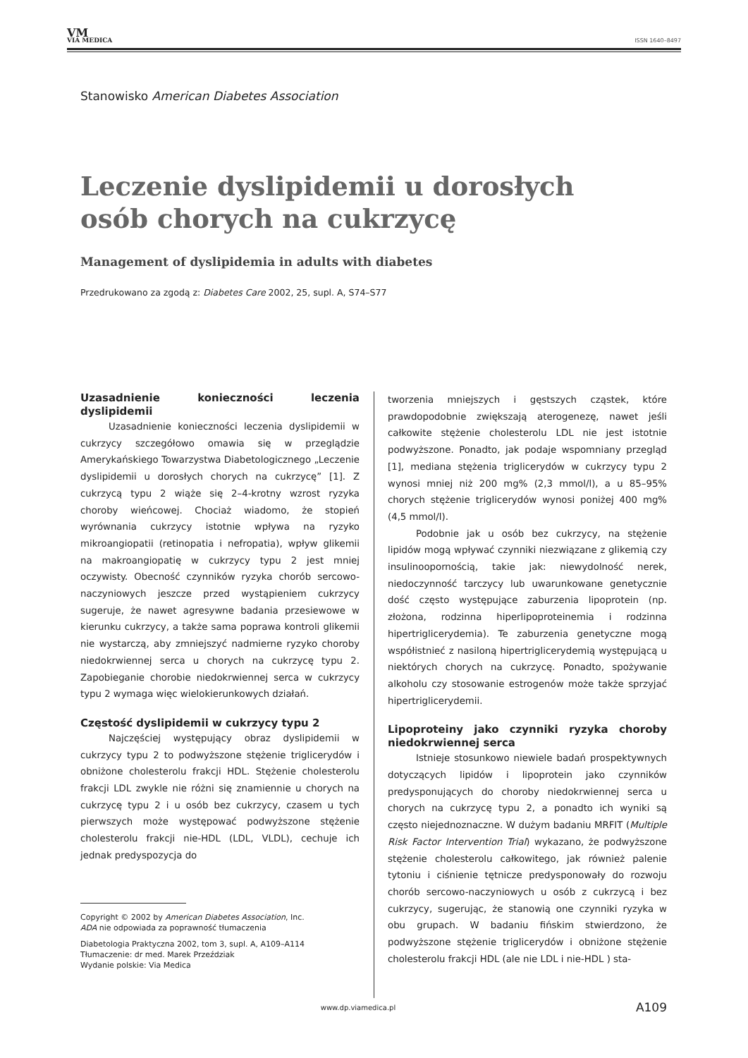VM
VIA MEDICA
ISSN 1640–8497
Stanowisko American Diabetes Association
Leczenie dyslipidemii u dorosłych osób chorych na cukrzycę
Management of dyslipidemia in adults with diabetes
Przedrukowano za zgodą z: Diabetes Care 2002, 25, supl. A, S74–S77
Uzasadnienie konieczności leczenia dyslipidemii
Uzasadnienie konieczności leczenia dyslipidemii w cukrzycy szczegółowo omawia się w przeglądzie Amerykańskiego Towarzystwa Diabetologicznego „Leczenie dyslipidemii u dorosłych chorych na cukrzycę” [1]. Z cukrzycą typu 2 wiąże się 2–4-krotny wzrost ryzyka choroby wieńcowej. Chociaż wiadomo, że stopień wyrównania cukrzycy istotnie wpływa na ryzyko mikroangiopatii (retinopatia i nefropatia), wpływ glikemii na makroangiopatię w cukrzycy typu 2 jest mniej oczywisty. Obecność czynników ryzyka chorób sercowo-naczyniowych jeszcze przed wystąpieniem cukrzycy sugeruje, że nawet agresywne badania przesiewowe w kierunku cukrzycy, a także sama poprawa kontroli glikemii nie wystarczą, aby zmniejszyć nadmierne ryzyko choroby niedokrwiennej serca u chorych na cukrzycę typu 2. Zapobieganie chorobie niedokrwiennej serca w cukrzycy typu 2 wymaga więc wielokierunkowych działań.
Częstość dyslipidemii w cukrzycy typu 2
Najczęściej występujący obraz dyslipidemii w cukrzycy typu 2 to podwyższone stężenie triglicerydów i obniżone cholesterolu frakcji HDL. Stężenie cholesterolu frakcji LDL zwykle nie różni się znamiennie u chorych na cukrzycę typu 2 i u osób bez cukrzycy, czasem u tych pierwszych może występować podwyższone stężenie cholesterolu frakcji nie-HDL (LDL, VLDL), cechuje ich jednak predyspozycja do
Copyright © 2002 by American Diabetes Association, Inc.
ADA nie odpowiada za poprawność tłumaczenia
Diabetologia Praktyczna 2002, tom 3, supl. A, A109–A114
Tłumaczenie: dr med. Marek Przeździak
Wydanie polskie: Via Medica
tworzenia mniejszych i gęstszych cząstek, które prawdopodobnie zwiększają aterogenezę, nawet jeśli całkowite stężenie cholesterolu LDL nie jest istotnie podwyższone. Ponadto, jak podaje wspomniany przegląd [1], mediana stężenia triglicerydów w cukrzycy typu 2 wynosi mniej niż 200 mg% (2,3 mmol/l), a u 85–95% chorych stężenie triglicerydów wynosi poniżej 400 mg% (4,5 mmol/l).
Podobnie jak u osób bez cukrzycy, na stężenie lipidów mogą wpływać czynniki niezwiązane z glikemią czy insulinoopornością, takie jak: niewydolność nerek, niedoczynność tarczycy lub uwarunkowane genetycznie dość często występujące zaburzenia lipoprotein (np. złożona, rodzinna hiperlipoproteinemia i rodzinna hipertriglicerydemia). Te zaburzenia genetyczne mogą współistnieć z nasiloną hipertriglicerydemią występującą u niektórych chorych na cukrzycę. Ponadto, spożywanie alkoholu czy stosowanie estrogenów może także sprzyjać hipertriglicerydemii.
Lipoproteiny jako czynniki ryzyka choroby niedokrwiennej serca
Istnieje stosunkowo niewiele badań prospektywnych dotyczących lipidów i lipoprotein jako czynników predysponujących do choroby niedokrwiennej serca u chorych na cukrzycę typu 2, a ponadto ich wyniki są często niejednoznaczne. W dużym badaniu MRFIT (Multiple Risk Factor Intervention Trial) wykazano, że podwyższone stężenie cholesterolu całkowitego, jak również palenie tytoniu i ciśnienie tętnicze predysponowały do rozwoju chorób sercowo-naczyniowych u osób z cukrzycą i bez cukrzycy, sugerując, że stanowią one czynniki ryzyka w obu grupach. W badaniu fińskim stwierdzono, że podwyższone stężenie triglicerydów i obniżone stężenie cholesterolu frakcji HDL (ale nie LDL i nie-HDL ) sta-
www.dp.viamedica.pl A109